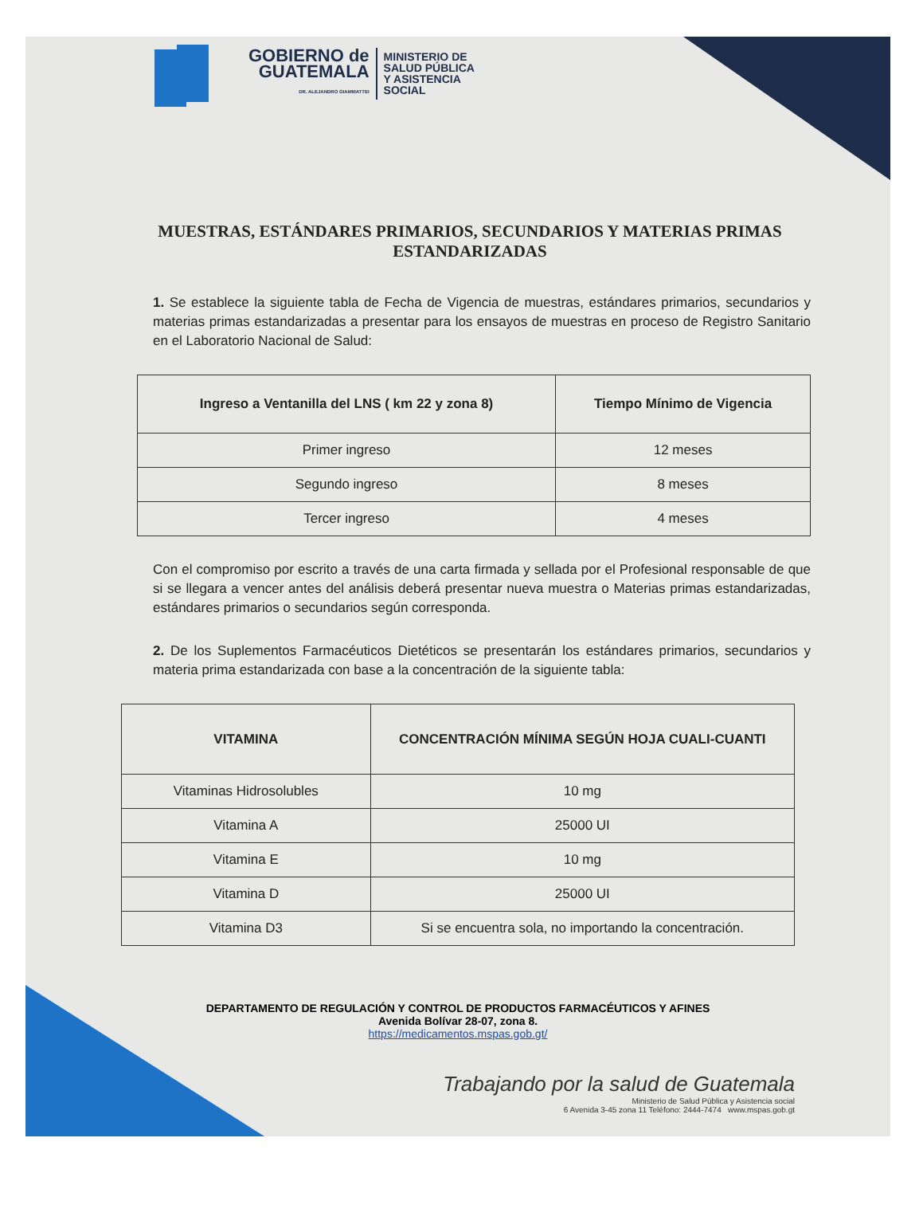GOBIERNO de
GUATEMALA
DR. ALEJANDRO GIAMMATTEI
MINISTERIO DE
SALUD PÚBLICA
Y ASISTENCIA
SOCIAL
MUESTRAS, ESTÁNDARES PRIMARIOS, SECUNDARIOS Y MATERIAS PRIMAS ESTANDARIZADAS
1. Se establece la siguiente tabla de Fecha de Vigencia de muestras, estándares primarios, secundarios y materias primas estandarizadas a presentar para los ensayos de muestras en proceso de Registro Sanitario en el Laboratorio Nacional de Salud:
| Ingreso a Ventanilla del LNS ( km 22 y zona 8) | Tiempo Mínimo de Vigencia |
| --- | --- |
| Primer ingreso | 12 meses |
| Segundo ingreso | 8 meses |
| Tercer ingreso | 4 meses |
Con el compromiso por escrito a través de una carta firmada y sellada por el Profesional responsable de que si se llegara a vencer antes del análisis deberá presentar nueva muestra o Materias primas estandarizadas, estándares primarios o secundarios según corresponda.
2. De los Suplementos Farmacéuticos Dietéticos se presentarán los estándares primarios, secundarios y materia prima estandarizada con base a la concentración de la siguiente tabla:
| VITAMINA | CONCENTRACIÓN MÍNIMA SEGÚN HOJA CUALI-CUANTI |
| --- | --- |
| Vitaminas Hidrosolubles | 10 mg |
| Vitamina A | 25000 UI |
| Vitamina E | 10 mg |
| Vitamina D | 25000 UI |
| Vitamina D3 | Si se encuentra sola, no importando la concentración. |
DEPARTAMENTO DE REGULACIÓN Y CONTROL DE PRODUCTOS FARMACÉUTICOS Y AFINES
Avenida Bolívar 28-07, zona 8.
https://medicamentos.mspas.gob.gt/
Trabajando por la salud de Guatemala
Ministerio de Salud Pública y Asistencia social
6 Avenida 3-45 zona 11 Teléfono: 2444-7474 www.mspas.gob.gt